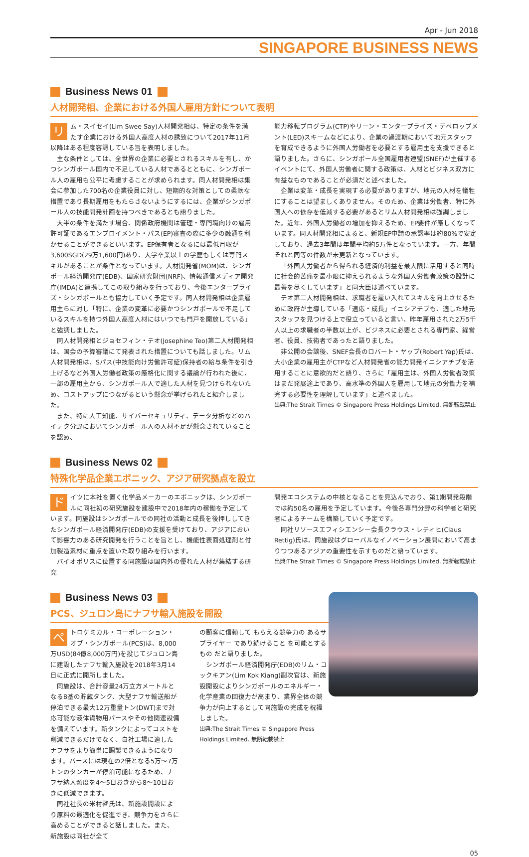Apr - Jun 2018
SINGAPORE BUSINESS NEWS
Business News 01
人材開発相、企業における外国人雇用方針について表明
リム・スイセイ(Lim Swee Say)人材開発相は、特定の条件を満たす企業における外国人高度人材の誘致について2017年11月以降はある程度容認している旨を表明しました。
主な条件としては、全世界の企業に必要とされるスキルを有し、かつシンガポール国内で不足している人材であるとともに、シンガポール人の雇用も公平に考慮することが求められます。同人材開発相は集会に参加した700名の企業役員に対し、短期的な対策としての柔軟な措置であり長期雇用をもたらさないようにするには、企業がシンガポール人の技能開発計画を持つべきであるとも語りました。
大半の条件を満たす場合、関係政府機関は管理・専門職向けの雇用許可証であるエンプロイメント・パス(EP)審査の際に多少の融通を利かせることができるといいます。EP保有者となるには最低月収が3,600SGD(29万1,600円)あり、大学卒業以上の学歴もしくは専門スキルがあることが条件となっています。人材開発省(MOM)は、シンガポール経済開発庁(EDB)、国家研究財団(NRF)、情報通信メディア開発庁(IMDA)と連携してこの取り組みを行っており、今後エンタープライズ・シンガポールとも協力していく予定です。同人材開発相は企業雇用主らに対し「特に、企業の変革に必要かつシンガポールで不足しているスキルを持つ外国人高度人材にはいつでも門戸を開放している」と強調しました。
同人材開発相とジョセフィン・テオ(Josephine Teo)第二人材開発相は、国会の予算審議にて発表された措置についても話しました。リム人材開発相は、Sパス(中技能向け労働許可証)保持者の給与条件を引き上げるなど外国人労働者政策の厳格化に関する議論が行われた後に、一部の雇用主から、シンガポール人で適した人材を見つけられないため、コストアップにつながるという懸念が挙げられたと紹介しました。
また、特に人工知能、サイバーセキュリティ、データ分析などのハイテク分野においてシンガポール人の人材不足が懸念されていることを認め、
能力移転プログラム(CTP)やリーン・エンタープライズ・デベロップメント(LED)スキームなどにより、企業の過渡期において地元スタッフを育成できるように外国人労働者を必要とする雇用主を支援できると語りました。さらに、シンガポール全国雇用者連盟(SNEF)が主催するイベントにて、外国人労働者に関する政策は、人材とビジネス双方に有益なものであることが必須だと述べました。
企業は変革・成長を実現する必要がありますが、地元の人材を犠牲にすることは望ましくありません。そのため、企業は労働者、特に外国人への依存を低減する必要があるとリム人材開発相は強調しました。近年、外国人労働者の増加を抑えるため、EP要件が厳しくなっています。同人材開発相によると、新規EP申請の承認率は約80%で安定しており、過去3年間は年間平均約5万件となっています。一方、年間それと同等の件数が未更新となっています。
「外国人労働者から得られる経済的利益を最大限に活用すると同時に社会的苦痛を最小限に抑えられるような外国人労働者政策の設計に最善を尽くしています」と同大臣は述べています。
テオ第二人材開発相は、求職者を雇い入れてスキルを向上させるために政府が主導している「適応・成長」イニシアチブも、適した地元スタッフを見つける上で役立っていると言い、昨年雇用された2万5千人以上の求職者の半数以上が、ビジネスに必要とされる専門家、経営者、役員、技術者であったと語りました。
非公開の会談後、SNEF会長のロバート・ヤップ(Robert Yap)氏は、大小企業の雇用主がCTPなど人材開発省の能力開発イニシアチブを活用することに意欲的だと語り、さらに「雇用主は、外国人労働者政策はまだ発展途上であり、高水準の外国人を雇用して地元の労働力を補完する必要性を理解しています」と述べました。
出典:The Strait Times © Singapore Press Holdings Limited. 無断転載禁止
Business News 02
特殊化学品企業エボニック、アジア研究拠点を設立
ドイツに本社を置く化学品メーカーのエボニックは、シンガポールに同社初の研究施設を建設中で2018年内の稼働を予定しています。同施設はシンガポールでの同社の活動と成長を後押ししてきたシンガポール経済開発庁(EDB)の支援を受けており、アジアにおいて影響力のある研究開発を行うことを旨とし、機能性表面処理剤と付加製造素材に重点を置いた取り組みを行います。
バイオポリスに位置する同施設は国内外の優れた人材が集結する研究
開発エコシステムの中核となることを見込んでおり、第1期開発段階では約50名の雇用を予定しています。今後各専門分野の科学者と研究者によるチームを構築していく予定です。
同社リソースエフィシエンシー会長クラウス・レティヒ(Claus Rettig)氏は、同施設はグローバルなイノベーション展開において高まりつつあるアジアの重要性を示すものだと語っています。
出典:The Strait Times © Singapore Press Holdings Limited. 無断転載禁止
Business News 03
PCS、ジュロン島にナフサ輸入施設を開設
ぺトロケミカル・コーポレーション・オブ・シンガポール(PCS)は、8,000万USD(84億8,000万円)を投じてジュロン島に建設したナフサ輸入施設を2018年3月14日に正式に開所しました。
同施設は、合計容量24万立方メートルとなる8基の貯蔵タンク、大型ナフサ輸送船が停泊できる最大12万重量トン(DWT)まで対応可能な液体貨物用バースやその他関連設備を備えています。新タンクによってコストを削減できるだけでなく、自社工場に適したナフサをより簡単に調製できるようになります。バースには現在の2倍となる5万〜7万トンのタンカーが停泊可能になるため、ナフサ納入頻度を4〜5日おきから8〜10日おきに低減できます。
同社社長の米村啓氏は、新施設開設により原料の最適化を促進でき、競争力をさらに高めることができると話しました。また、新施設は同社が全て
の顧客に信頼して もらえる競争力の あるサプライヤー であり続けること を可能とするもの だと語りました。
シンガポール経済開発庁(EDB)のリム・コックキアン(Lim Kok Kiang)副次官は、新施設開設によりシンガポールのエネルギー・化学産業の回復力が高まり、業界全体の競争力が向上するとして同施設の完成を祝福しました。
出典:The Strait Times © Singapore Press Holdings Limited. 無断転載禁止
05